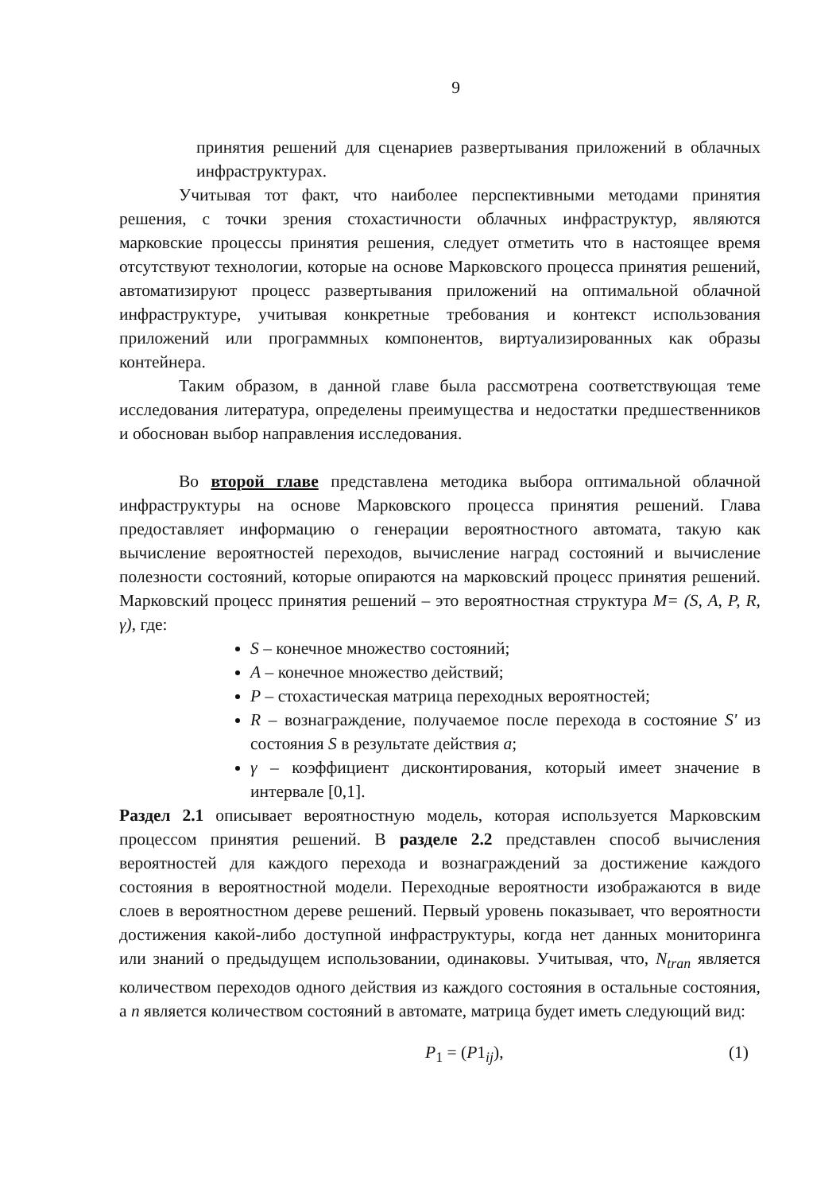9
принятия решений для сценариев развертывания приложений в облачных инфраструктурах.
Учитывая тот факт, что наиболее перспективными методами принятия решения, с точки зрения стохастичности облачных инфраструктур, являются марковские процессы принятия решения, следует отметить что в настоящее время отсутствуют технологии, которые на основе Марковского процесса принятия решений, автоматизируют процесс развертывания приложений на оптимальной облачной инфраструктуре, учитывая конкретные требования и контекст использования приложений или программных компонентов, виртуализированных как образы контейнера.
Таким образом, в данной главе была рассмотрена соответствующая теме исследования литература, определены преимущества и недостатки предшественников и обоснован выбор направления исследования.
Во второй главе представлена методика выбора оптимальной облачной инфраструктуры на основе Марковского процесса принятия решений. Глава предоставляет информацию о генерации вероятностного автомата, такую как вычисление вероятностей переходов, вычисление наград состояний и вычисление полезности состояний, которые опираются на марковский процесс принятия решений. Марковский процесс принятия решений – это вероятностная структура M= (S, A, P, R, γ), где:
S – конечное множество состояний;
A – конечное множество действий;
P – стохастическая матрица переходных вероятностей;
R – вознаграждение, получаемое после перехода в состояние S' из состояния S в результате действия a;
γ – коэффициент дисконтирования, который имеет значение в интервале [0,1].
Раздел 2.1 описывает вероятностную модель, которая используется Марковским процессом принятия решений. В разделе 2.2 представлен способ вычисления вероятностей для каждого перехода и вознаграждений за достижение каждого состояния в вероятностной модели. Переходные вероятности изображаются в виде слоев в вероятностном дереве решений. Первый уровень показывает, что вероятности достижения какой-либо доступной инфраструктуры, когда нет данных мониторинга или знаний о предыдущем использовании, одинаковы. Учитывая, что, N<sub>tran</sub> является количеством переходов одного действия из каждого состояния в остальные состояния, а n является количеством состояний в автомате, матрица будет иметь следующий вид:
P<sub>1</sub> = (P1<sub>ij</sub>), (1)